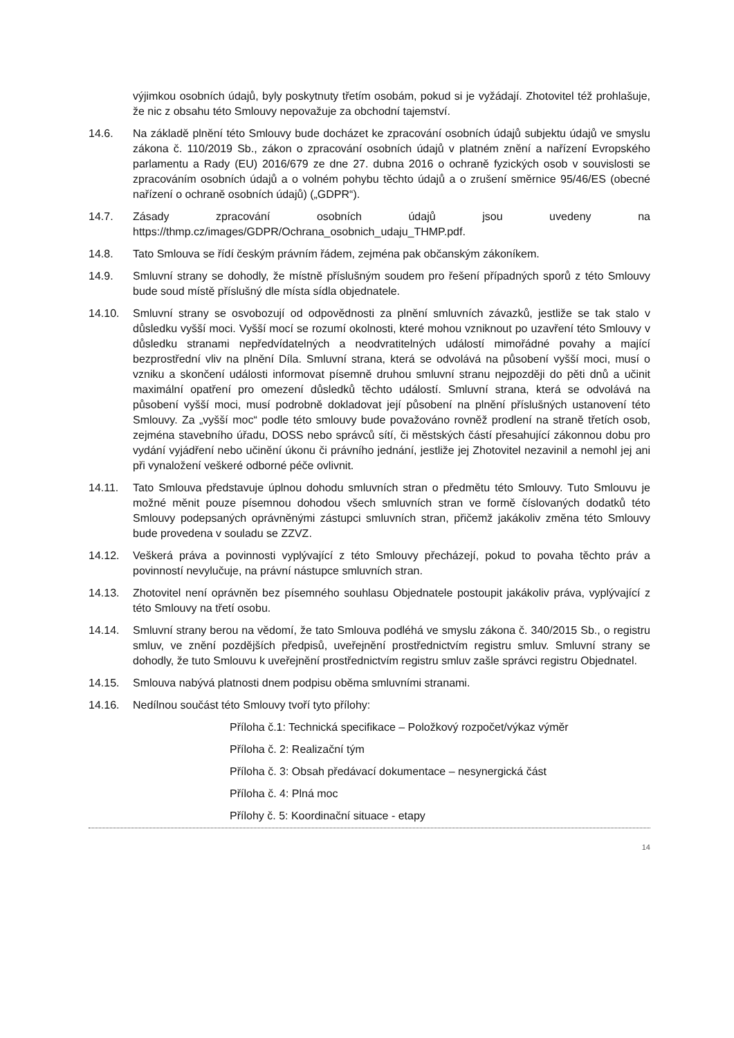výjimkou osobních údajů, byly poskytnuty třetím osobám, pokud si je vyžádají. Zhotovitel též prohlašuje, že nic z obsahu této Smlouvy nepovažuje za obchodní tajemství.
14.6. Na základě plnění této Smlouvy bude docházet ke zpracování osobních údajů subjektu údajů ve smyslu zákona č. 110/2019 Sb., zákon o zpracování osobních údajů v platném znění a nařízení Evropského parlamentu a Rady (EU) 2016/679 ze dne 27. dubna 2016 o ochraně fyzických osob v souvislosti se zpracováním osobních údajů a o volném pohybu těchto údajů a o zrušení směrnice 95/46/ES (obecné nařízení o ochraně osobních údajů) („GDPR“).
14.7. Zásady zpracování osobních údajů jsou uvedeny na https://thmp.cz/images/GDPR/Ochrana_osobnich_udaju_THMP.pdf.
14.8. Tato Smlouva se řídí českým právním řádem, zejména pak občanským zákoníkem.
14.9. Smluvní strany se dohodly, že místně příslušným soudem pro řešení případných sporů z této Smlouvy bude soud místě příslušný dle místa sídla objednatele.
14.10. Smluvní strany se osvobozují od odpovědnosti za plnění smluvních závazků, jestliže se tak stalo v důsledku vyšší moci. Vyšší mocí se rozumí okolnosti, které mohou vzniknout po uzavření této Smlouvy v důsledku stranami nepředvídatelných a neodvratitelných událostí mimořádné povahy a mající bezprostřední vliv na plnění Díla. Smluvní strana, která se odvolává na působení vyšší moci, musí o vzniku a skončení události informovat písemně druhou smluvní stranu nejpozději do pěti dnů a učinit maximální opatření pro omezení důsledků těchto událostí. Smluvní strana, která se odvolává na působení vyšší moci, musí podrobně dokladovat její působení na plnění příslušných ustanovení této Smlouvy. Za „vyšší moc“ podle této smlouvy bude považováno rovněž prodlení na straně třetích osob, zejména stavebního úřadu, DOSS nebo správců sítí, či městských částí přesahující zákonnou dobu pro vydání vyjádření nebo učinění úkonu či právního jednání, jestliže jej Zhotovitel nezavinil a nemohl jej ani při vynaložení veškeré odborné péče ovlivnit.
14.11. Tato Smlouva představuje úplnou dohodu smluvních stran o předmětu této Smlouvy. Tuto Smlouvu je možné měnit pouze písemnou dohodou všech smluvních stran ve formě číslovaných dodatků této Smlouvy podepsaných oprávněnými zástupci smluvních stran, přičemž jakákoliv změna této Smlouvy bude provedena v souladu se ZZVZ.
14.12. Veškerá práva a povinnosti vyplývající z této Smlouvy přecházejí, pokud to povaha těchto práv a povinností nevylučuje, na právní nástupce smluvních stran.
14.13. Zhotovitel není oprávněn bez písemného souhlasu Objednatele postoupit jakákoliv práva, vyplývající z této Smlouvy na třetí osobu.
14.14. Smluvní strany berou na vědomí, že tato Smlouva podléhá ve smyslu zákona č. 340/2015 Sb., o registru smluv, ve znění pozdějších předpisů, uveřejnění prostřednictvím registru smluv. Smluvní strany se dohodly, že tuto Smlouvu k uveřejnění prostřednictvím registru smluv zašle správci registru Objednatel.
14.15. Smlouva nabývá platnosti dnem podpisu oběma smluvními stranami.
14.16. Nedílnou součást této Smlouvy tvoří tyto přílohy:
Příloha č.1: Technická specifikace – Položkový rozpočet/výkaz výměr
Příloha č. 2: Realizační tým
Příloha č. 3: Obsah předávací dokumentace – nesynergická část
Příloha č. 4: Plná moc
Přílohy č. 5: Koordinační situace - etapy
14